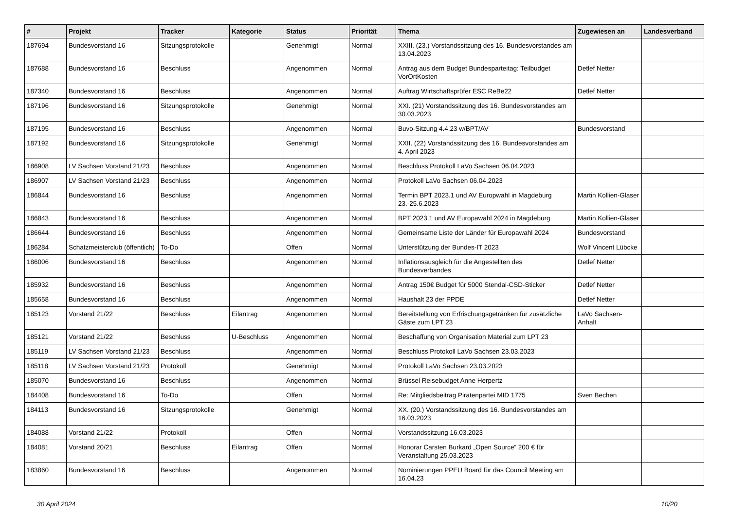| # | Projekt | Tracker | Kategorie | Status | Priorität | Thema | Zugewiesen an | Landesverband |
| --- | --- | --- | --- | --- | --- | --- | --- | --- |
| 187694 | Bundesvorstand 16 | Sitzungsprotokolle | | Genehmigt | Normal | XXIII. (23.) Vorstandssitzung des 16. Bundesvorstandes am 13.04.2023 | | |
| 187688 | Bundesvorstand 16 | Beschluss | | Angenommen | Normal | Antrag aus dem Budget Bundesparteitag: Teilbudget VorOrtKosten | Detlef Netter | |
| 187340 | Bundesvorstand 16 | Beschluss | | Angenommen | Normal | Auftrag Wirtschaftsprüfer ESC ReBe22 | Detlef Netter | |
| 187196 | Bundesvorstand 16 | Sitzungsprotokolle | | Genehmigt | Normal | XXI. (21) Vorstandssitzung des 16. Bundesvorstandes am 30.03.2023 | | |
| 187195 | Bundesvorstand 16 | Beschluss | | Angenommen | Normal | Buvo-Sitzung 4.4.23 w/BPT/AV | Bundesvorstand | |
| 187192 | Bundesvorstand 16 | Sitzungsprotokolle | | Genehmigt | Normal | XXII. (22) Vorstandssitzung des 16. Bundesvorstandes am 4. April 2023 | | |
| 186908 | LV Sachsen Vorstand 21/23 | Beschluss | | Angenommen | Normal | Beschluss Protokoll LaVo Sachsen 06.04.2023 | | |
| 186907 | LV Sachsen Vorstand 21/23 | Beschluss | | Angenommen | Normal | Protokoll LaVo Sachsen 06.04.2023 | | |
| 186844 | Bundesvorstand 16 | Beschluss | | Angenommen | Normal | Termin BPT 2023.1 und AV Europwahl in Magdeburg 23.-25.6.2023 | Martin Kollien-Glaser | |
| 186843 | Bundesvorstand 16 | Beschluss | | Angenommen | Normal | BPT 2023.1 und AV Europawahl 2024 in Magdeburg | Martin Kollien-Glaser | |
| 186644 | Bundesvorstand 16 | Beschluss | | Angenommen | Normal | Gemeinsame Liste der Länder für Europawahl 2024 | Bundesvorstand | |
| 186284 | Schatzmeisterclub (öffentlich) | To-Do | | Offen | Normal | Unterstützung der Bundes-IT 2023 | Wolf Vincent Lübcke | |
| 186006 | Bundesvorstand 16 | Beschluss | | Angenommen | Normal | Inflationsausgleich für die Angestellten des Bundesverbandes | Detlef Netter | |
| 185932 | Bundesvorstand 16 | Beschluss | | Angenommen | Normal | Antrag 150€ Budget für 5000 Stendal-CSD-Sticker | Detlef Netter | |
| 185658 | Bundesvorstand 16 | Beschluss | | Angenommen | Normal | Haushalt 23 der PPDE | Detlef Netter | |
| 185123 | Vorstand 21/22 | Beschluss | Eilantrag | Angenommen | Normal | Bereitstellung von Erfrischungsgetränken für zusätzliche Gäste zum LPT 23 | LaVo Sachsen-Anhalt | |
| 185121 | Vorstand 21/22 | Beschluss | U-Beschluss | Angenommen | Normal | Beschaffung von Organisation Material zum LPT 23 | | |
| 185119 | LV Sachsen Vorstand 21/23 | Beschluss | | Angenommen | Normal | Beschluss Protokoll LaVo Sachsen 23.03.2023 | | |
| 185118 | LV Sachsen Vorstand 21/23 | Protokoll | | Genehmigt | Normal | Protokoll LaVo Sachsen 23.03.2023 | | |
| 185070 | Bundesvorstand 16 | Beschluss | | Angenommen | Normal | Brüssel Reisebudget Anne Herpertz | | |
| 184408 | Bundesvorstand 16 | To-Do | | Offen | Normal | Re: Mitgliedsbeitrag Piratenpartei MID 1775 | Sven Bechen | |
| 184113 | Bundesvorstand 16 | Sitzungsprotokolle | | Genehmigt | Normal | XX. (20.) Vorstandssitzung des 16. Bundesvorstandes am 16.03.2023 | | |
| 184088 | Vorstand 21/22 | Protokoll | | Offen | Normal | Vorstandssitzung 16.03.2023 | | |
| 184081 | Vorstand 20/21 | Beschluss | Eilantrag | Offen | Normal | Honorar Carsten Burkard „Open Source“ 200 € für Veranstaltung 25.03.2023 | | |
| 183860 | Bundesvorstand 16 | Beschluss | | Angenommen | Normal | Nominierungen PPEU Board für das Council Meeting am 16.04.23 | | |
30 April 2024 10/20